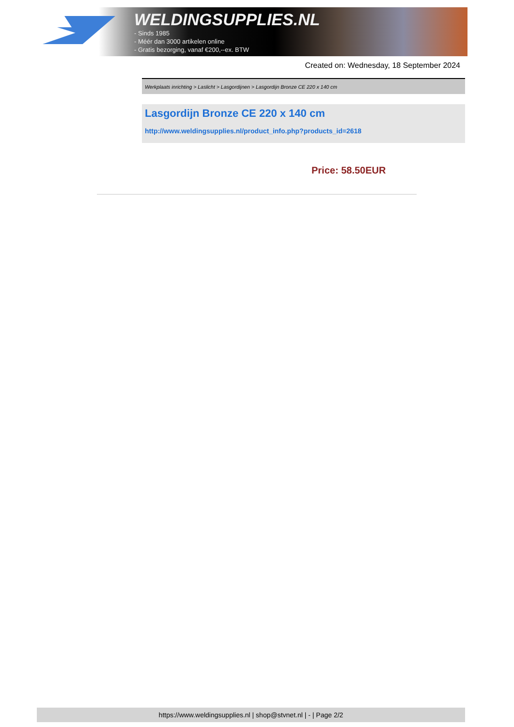WELDINGSUPPLIES.NL
- Sinds 1985
- Méér dan 3000 artikelen online
- Gratis bezorging, vanaf €200,--ex. BTW
Created on: Wednesday, 18 September 2024
Werkplaats inrichting > Laslicht > Lasgordijnen > Lasgordijn Bronze CE 220 x 140 cm
Lasgordijn Bronze CE 220 x 140 cm
http://www.weldingsupplies.nl/product_info.php?products_id=2618
Price: 58.50EUR
https://www.weldingsupplies.nl | shop@stvnet.nl | - | Page 2/2